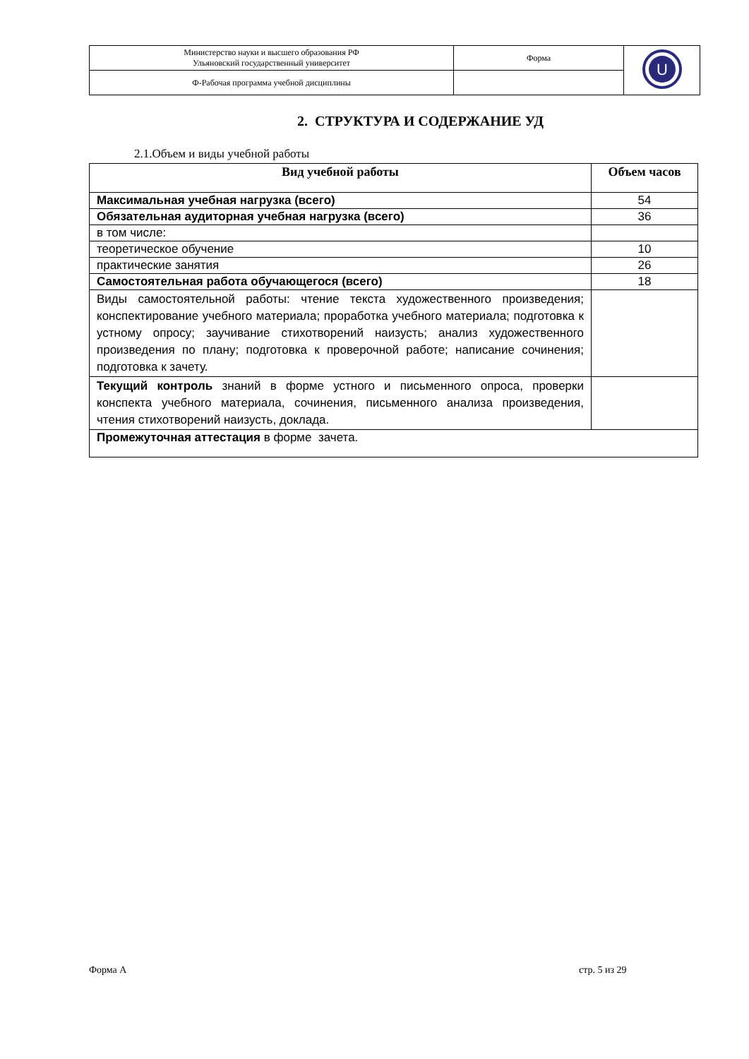| Министерство науки и высшего образования РФ Ульяновский государственный университет | Форма | U |
| Ф-Рабочая программа учебной дисциплины | | |
2. СТРУКТУРА И СОДЕРЖАНИЕ УД
2.1.Объем и виды учебной работы
| Вид учебной работы | Объем часов |
| --- | --- |
| Максимальная учебная нагрузка (всего) | 54 |
| Обязательная аудиторная учебная нагрузка (всего) | 36 |
| в том числе: | |
| теоретическое обучение | 10 |
| практические занятия | 26 |
| Самостоятельная работа обучающегося (всего) | 18 |
| Виды самостоятельной работы: чтение текста художественного произведения; конспектирование учебного материала; проработка учебного материала; подготовка к устному опросу; заучивание стихотворений наизусть; анализ художественного произведения по плану; подготовка к проверочной работе; написание сочинения; подготовка к зачету. | |
| Текущий контроль знаний в форме устного и письменного опроса, проверки конспекта учебного материала, сочинения, письменного анализа произведения, чтения стихотворений наизусть, доклада. | |
| Промежуточная аттестация в форме зачета. | |
Форма А стр. 5 из 29